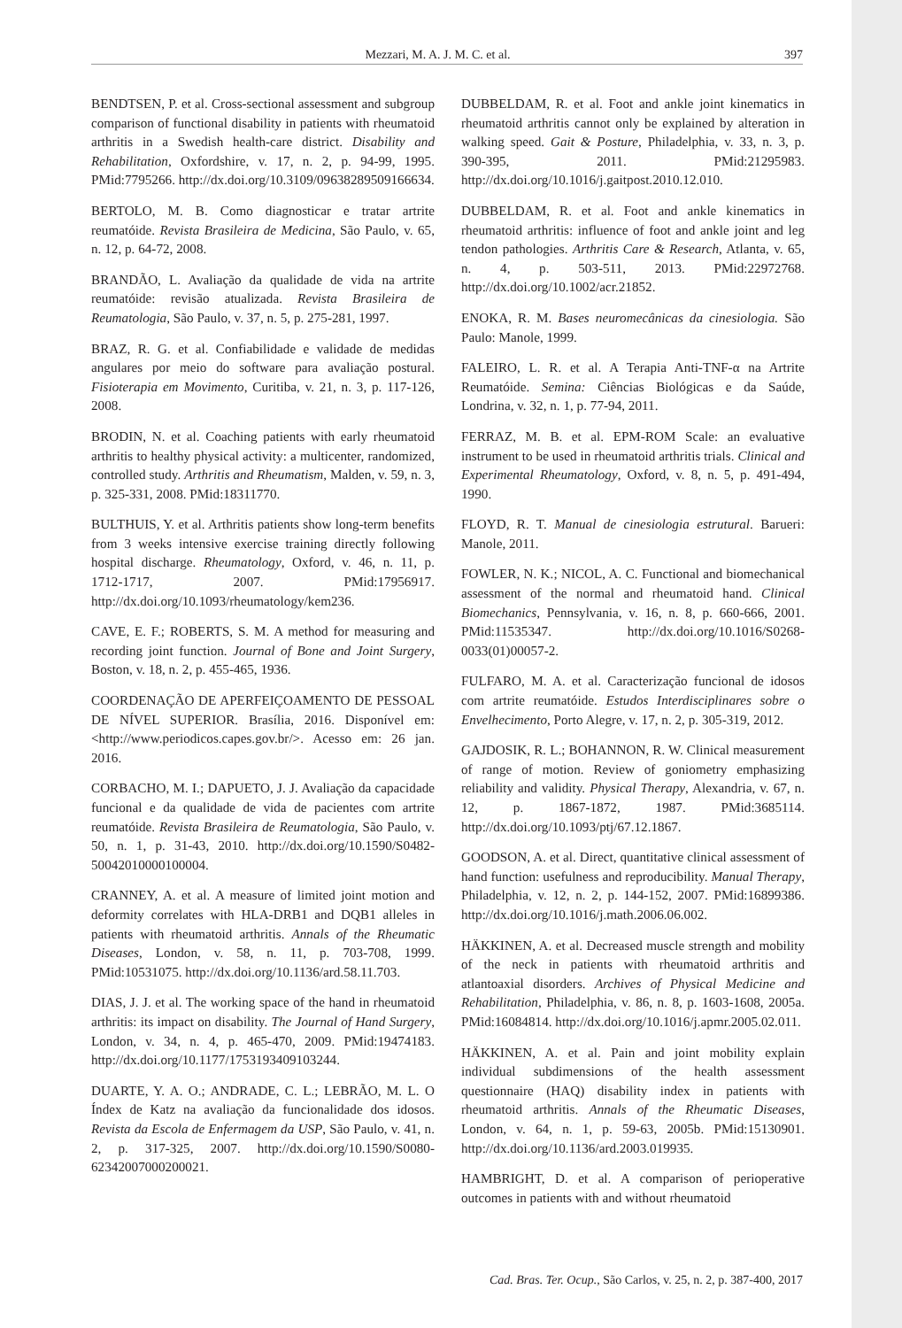Mezzari, M. A. J. M. C. et al. 397
BENDTSEN, P. et al. Cross-sectional assessment and subgroup comparison of functional disability in patients with rheumatoid arthritis in a Swedish health-care district. Disability and Rehabilitation, Oxfordshire, v. 17, n. 2, p. 94-99, 1995. PMid:7795266. http://dx.doi.org/10.3109/09638289509166634.
BERTOLO, M. B. Como diagnosticar e tratar artrite reumatóide. Revista Brasileira de Medicina, São Paulo, v. 65, n. 12, p. 64-72, 2008.
BRANDÃO, L. Avaliação da qualidade de vida na artrite reumatóide: revisão atualizada. Revista Brasileira de Reumatologia, São Paulo, v. 37, n. 5, p. 275-281, 1997.
BRAZ, R. G. et al. Confiabilidade e validade de medidas angulares por meio do software para avaliação postural. Fisioterapia em Movimento, Curitiba, v. 21, n. 3, p. 117-126, 2008.
BRODIN, N. et al. Coaching patients with early rheumatoid arthritis to healthy physical activity: a multicenter, randomized, controlled study. Arthritis and Rheumatism, Malden, v. 59, n. 3, p. 325-331, 2008. PMid:18311770.
BULTHUIS, Y. et al. Arthritis patients show long-term benefits from 3 weeks intensive exercise training directly following hospital discharge. Rheumatology, Oxford, v. 46, n. 11, p. 1712-1717, 2007. PMid:17956917. http://dx.doi.org/10.1093/rheumatology/kem236.
CAVE, E. F.; ROBERTS, S. M. A method for measuring and recording joint function. Journal of Bone and Joint Surgery, Boston, v. 18, n. 2, p. 455-465, 1936.
COORDENAÇÃO DE APERFEIÇOAMENTO DE PESSOAL DE NÍVEL SUPERIOR. Brasília, 2016. Disponível em: <http://www.periodicos.capes.gov.br/>. Acesso em: 26 jan. 2016.
CORBACHO, M. I.; DAPUETO, J. J. Avaliação da capacidade funcional e da qualidade de vida de pacientes com artrite reumatóide. Revista Brasileira de Reumatologia, São Paulo, v. 50, n. 1, p. 31-43, 2010. http://dx.doi.org/10.1590/S0482-50042010000100004.
CRANNEY, A. et al. A measure of limited joint motion and deformity correlates with HLA-DRB1 and DQB1 alleles in patients with rheumatoid arthritis. Annals of the Rheumatic Diseases, London, v. 58, n. 11, p. 703-708, 1999. PMid:10531075. http://dx.doi.org/10.1136/ard.58.11.703.
DIAS, J. J. et al. The working space of the hand in rheumatoid arthritis: its impact on disability. The Journal of Hand Surgery, London, v. 34, n. 4, p. 465-470, 2009. PMid:19474183. http://dx.doi.org/10.1177/1753193409103244.
DUARTE, Y. A. O.; ANDRADE, C. L.; LEBRÃO, M. L. O Índex de Katz na avaliação da funcionalidade dos idosos. Revista da Escola de Enfermagem da USP, São Paulo, v. 41, n. 2, p. 317-325, 2007. http://dx.doi.org/10.1590/S0080-62342007000200021.
DUBBELDAM, R. et al. Foot and ankle joint kinematics in rheumatoid arthritis cannot only be explained by alteration in walking speed. Gait & Posture, Philadelphia, v. 33, n. 3, p. 390-395, 2011. PMid:21295983. http://dx.doi.org/10.1016/j.gaitpost.2010.12.010.
DUBBELDAM, R. et al. Foot and ankle kinematics in rheumatoid arthritis: influence of foot and ankle joint and leg tendon pathologies. Arthritis Care & Research, Atlanta, v. 65, n. 4, p. 503-511, 2013. PMid:22972768. http://dx.doi.org/10.1002/acr.21852.
ENOKA, R. M. Bases neuromecânicas da cinesiologia. São Paulo: Manole, 1999.
FALEIRO, L. R. et al. A Terapia Anti-TNF-α na Artrite Reumatóide. Semina: Ciências Biológicas e da Saúde, Londrina, v. 32, n. 1, p. 77-94, 2011.
FERRAZ, M. B. et al. EPM-ROM Scale: an evaluative instrument to be used in rheumatoid arthritis trials. Clinical and Experimental Rheumatology, Oxford, v. 8, n. 5, p. 491-494, 1990.
FLOYD, R. T. Manual de cinesiologia estrutural. Barueri: Manole, 2011.
FOWLER, N. K.; NICOL, A. C. Functional and biomechanical assessment of the normal and rheumatoid hand. Clinical Biomechanics, Pennsylvania, v. 16, n. 8, p. 660-666, 2001. PMid:11535347. http://dx.doi.org/10.1016/S0268-0033(01)00057-2.
FULFARO, M. A. et al. Caracterização funcional de idosos com artrite reumatóide. Estudos Interdisciplinares sobre o Envelhecimento, Porto Alegre, v. 17, n. 2, p. 305-319, 2012.
GAJDOSIK, R. L.; BOHANNON, R. W. Clinical measurement of range of motion. Review of goniometry emphasizing reliability and validity. Physical Therapy, Alexandria, v. 67, n. 12, p. 1867-1872, 1987. PMid:3685114. http://dx.doi.org/10.1093/ptj/67.12.1867.
GOODSON, A. et al. Direct, quantitative clinical assessment of hand function: usefulness and reproducibility. Manual Therapy, Philadelphia, v. 12, n. 2, p. 144-152, 2007. PMid:16899386. http://dx.doi.org/10.1016/j.math.2006.06.002.
HÄKKINEN, A. et al. Decreased muscle strength and mobility of the neck in patients with rheumatoid arthritis and atlantoaxial disorders. Archives of Physical Medicine and Rehabilitation, Philadelphia, v. 86, n. 8, p. 1603-1608, 2005a. PMid:16084814. http://dx.doi.org/10.1016/j.apmr.2005.02.011.
HÄKKINEN, A. et al. Pain and joint mobility explain individual subdimensions of the health assessment questionnaire (HAQ) disability index in patients with rheumatoid arthritis. Annals of the Rheumatic Diseases, London, v. 64, n. 1, p. 59-63, 2005b. PMid:15130901. http://dx.doi.org/10.1136/ard.2003.019935.
HAMBRIGHT, D. et al. A comparison of perioperative outcomes in patients with and without rheumatoid
Cad. Bras. Ter. Ocup., São Carlos, v. 25, n. 2, p. 387-400, 2017